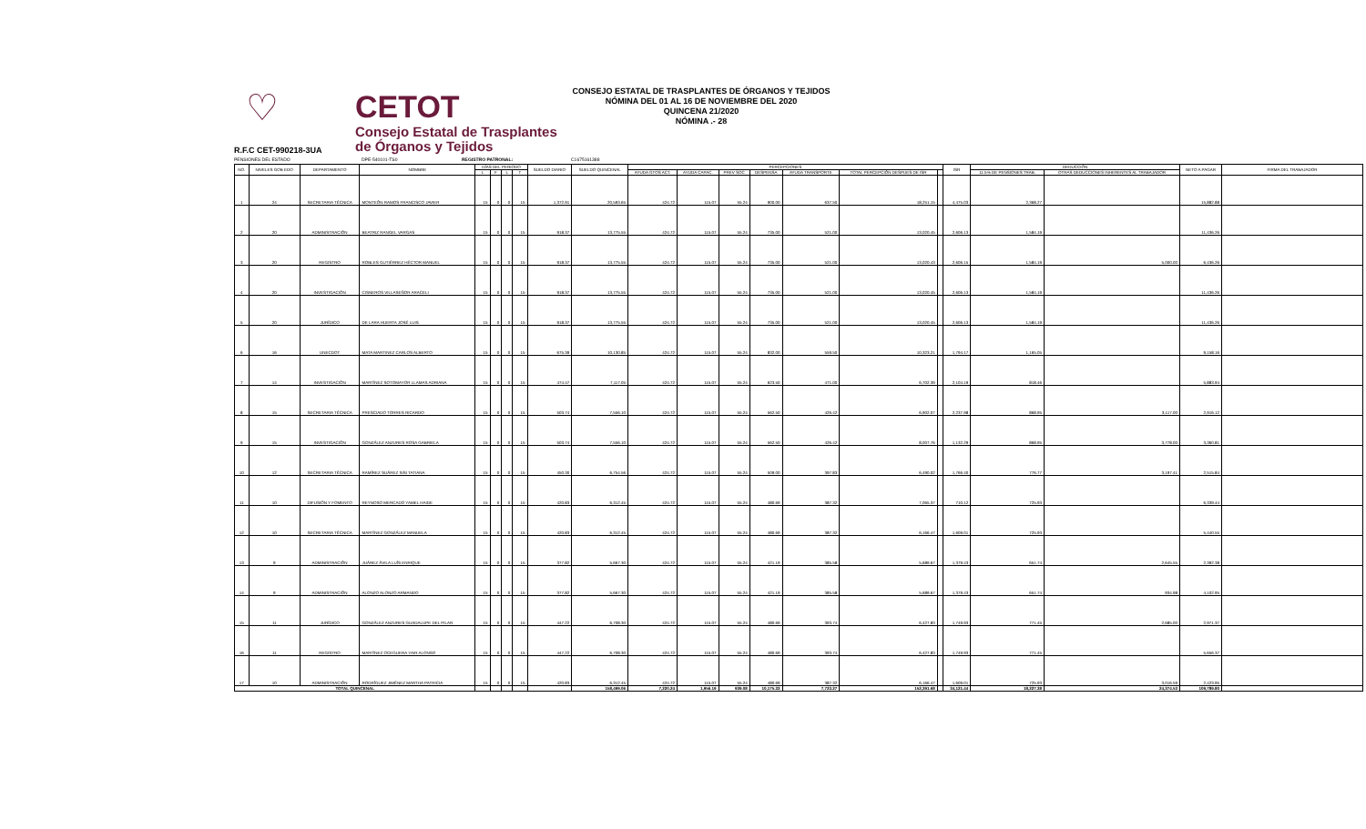♡
CETOT
Consejo Estatal de Trasplantes
de Órganos y Tejidos
CONSEJO ESTATAL DE TRASPLANTES DE ÓRGANOS Y TEJIDOS
NÓMINA DEL 01 AL 16 DE NOVIEMBRE DEL 2020
QUINCENA 21/2020
NÓMINA .- 28
R.F.C CET-990218-3UA
PENSIONES DEL ESTADO DPE-540101-TS0 REGISTRO PATRONAL: C1675161388
| NO. | NIVELES GOB EDO | DEPARTAMENTO | NOMBRE | DÍAS DEL PERIODO | | | | SUELDO DIARIO | SUELDO QUINCENAL | PERCEPCIONES | | | | | | | ISR | DEDUCCIÓN | | NETO A PAGAR | FIRMA DEL TRABAJADOR |
| --- | --- | --- | --- | --- | --- | --- | --- | --- | --- | --- | --- | --- | --- | --- | --- | --- | --- | --- | --- | --- | --- |
| | | | | L | F | L | T | | | AYUDA GTOS ACT. | AYUDA CAPAC. | PREV SOC | DESPENSA | AYUDA TRANSPORTE | TOTAL PERCEPCIÓN DESPUES DE ISR | | | 11.5% DE PENSIONES TRAB. | OTRAS DEDUCCIONES INHERENTES AL TRABAJADOR | | |
| 1 | 24 | SECRETARIA TÉCNICA | MONTEÓN RAMOS FRANCISCO JAVIER | 15 | 0 | 0 | 15 | 1,372.91 | 20,593.65 | 424.72 | 115.07 | 55.24 | 900.00 | 637.50 | 18,251.15 | | 4,475.03 | 2,368.27 | | 15,882.88 | |
| 2 | 20 | ADMINISTRACIÓN | BEATRIZ RANGEL VARGAS | 15 | 0 | 0 | 15 | 918.37 | 13,775.55 | 424.72 | 115.07 | 55.24 | 735.00 | 521.00 | 13,020.45 | | 2,606.13 | 1,584.19 | | 11,436.26 | |
| 3 | 20 | REGISTRO | ROBLES GUTIÉRREZ HÉCTOR MANUEL | 15 | 0 | 0 | 15 | 918.37 | 13,775.55 | 424.72 | 115.07 | 55.24 | 735.00 | 521.00 | 13,020.43 | | 2,606.15 | 1,584.19 | 5,000.00 | 6,436.26 | |
| 4 | 20 | INVESTIGACIÓN | CISNEROS VILLASEÑOR ARACELI | 15 | 0 | 0 | 15 | 918.37 | 13,775.55 | 424.72 | 115.07 | 55.24 | 735.00 | 521.00 | 13,020.45 | | 2,606.13 | 1,584.19 | | 11,436.26 | |
| 5 | 20 | JURÍDICO | DE LARA HUERTA JOSÉ LUIS | 15 | 0 | 0 | 15 | 918.37 | 13,775.55 | 424.72 | 115.07 | 55.24 | 735.00 | 521.00 | 13,020.45 | | 2,606.13 | 1,584.19 | | 11,436.26 | |
| 6 | 16 | UNECDOT | MATA MARTINEZ CARLOS ALBERTO | 15 | 0 | 0 | 15 | 675.39 | 10,130.85 | 424.72 | 115.07 | 55.24 | 832.00 | 559.50 | 10,323.21 | | 1,794.17 | 1,165.05 | | 9,158.16 | |
| 7 | 14 | INVESTIGACIÓN | MARTÍNEZ SOTOMAYOR LLAMAS ADRIANA | 15 | 0 | 0 | 15 | 474.47 | 7,117.05 | 424.72 | 115.07 | 55.24 | 623.50 | 471.00 | 6,702.39 | | 2,104.19 | 818.46 | | 5,883.94 | |
| 8 | 15 | SECRETARIA TÉCNICA | PRESCIADO TORRES RICARDO | 15 | 0 | 0 | 15 | 503.74 | 7,556.10 | 424.72 | 115.07 | 55.24 | 562.50 | 426.42 | 6,902.07 | | 2,237.98 | 868.95 | 3,117.00 | 2,916.12 | |
| 9 | 15 | INVESTIGACIÓN | GONZÁLEZ ANZURES ROSA GABRIELA | 15 | 0 | 0 | 15 | 503.74 | 7,556.10 | 424.72 | 115.07 | 55.24 | 562.50 | 426.42 | 8,007.76 | | 1,132.29 | 868.95 | 3,778.00 | 3,360.81 | |
| 10 | 12 | SECRETARIA TÉCNICA | RAMÍREZ SUÁREZ SISI TATIANA | 15 | 0 | 0 | 15 | 450.30 | 6,754.56 | 424.72 | 115.07 | 55.24 | 509.00 | 397.83 | 6,490.02 | | 1,766.40 | 776.77 | 3,197.41 | 2,515.84 | |
| 11 | 10 | DIFUSIÓN Y FOMENTO | REYNOSO MERCADO YAMEL HAIDE | 15 | 0 | 0 | 15 | 420.83 | 6,312.45 | 424.72 | 115.07 | 55.24 | 480.69 | 387.32 | 7,065.37 | | 710.12 | 725.93 | | 6,339.44 | |
| 12 | 10 | SECRETARIA TÉCNICA | MARTÍNEZ GONZÁLEZ MANUELA | 15 | 0 | 0 | 15 | 420.83 | 6,312.45 | 424.72 | 115.07 | 55.24 | 480.69 | 387.32 | 6,166.47 | | 1,609.01 | 725.93 | | 5,440.55 | |
| 13 | 9 | ADMINISTRACIÓN | JUÁREZ ÁVILA LUÍS ENRIQUE | 15 | 0 | 0 | 15 | 377.82 | 5,667.30 | 424.72 | 115.07 | 55.24 | 421.19 | 385.58 | 5,689.67 | | 1,379.43 | 651.74 | 2,645.55 | 2,392.38 | |
| 14 | 9 | ADMINISTRACIÓN | ALONZO ALONZO ARMANDO | 15 | 0 | 0 | 15 | 377.82 | 5,667.30 | 424.72 | 115.07 | 55.24 | 421.19 | 385.58 | 5,689.67 | | 1,379.43 | 651.74 | 934.98 | 4,102.95 | |
| 15 | 11 | JURÍDICO | GONZÁLEZ ANZURES GUADALUPE DEL PILAR | 15 | 0 | 0 | 15 | 447.22 | 6,708.30 | 424.72 | 115.07 | 55.24 | 480.69 | 393.74 | 6,427.83 | | 1,749.93 | 771.45 | 2,685.00 | 2,971.37 | |
| 16 | 11 | REGISTRO | MARTÍNEZ OCEGUERA YAIR ALONSO | 15 | 0 | 0 | 15 | 447.22 | 6,708.30 | 424.72 | 115.07 | 55.24 | 480.69 | 393.74 | 6,427.83 | | 1,749.93 | 771.45 | | 5,656.37 | |
| 17 | 10 | ADMINISTRACIÓN | RODRÍGUEZ JIMÉNEZ MARTHA PATRICIA | 15 | 0 | 0 | 15 | 420.83 | 6,312.45 | 424.72 | 115.07 | 55.24 | 480.69 | 387.32 | 6,166.47 | | 1,609.01 | 725.93 | 3,016.59 | 2,423.95 | |
| TOTAL QUINCENAL | | | | | | | | | 158,499.06 | 7,220.24 | 1,956.19 | 939.08 | 10,175.33 | 7,723.27 | 152,391.68 | | 34,121.44 | 18,227.38 | 24,374.53 | 109,789.80 | |